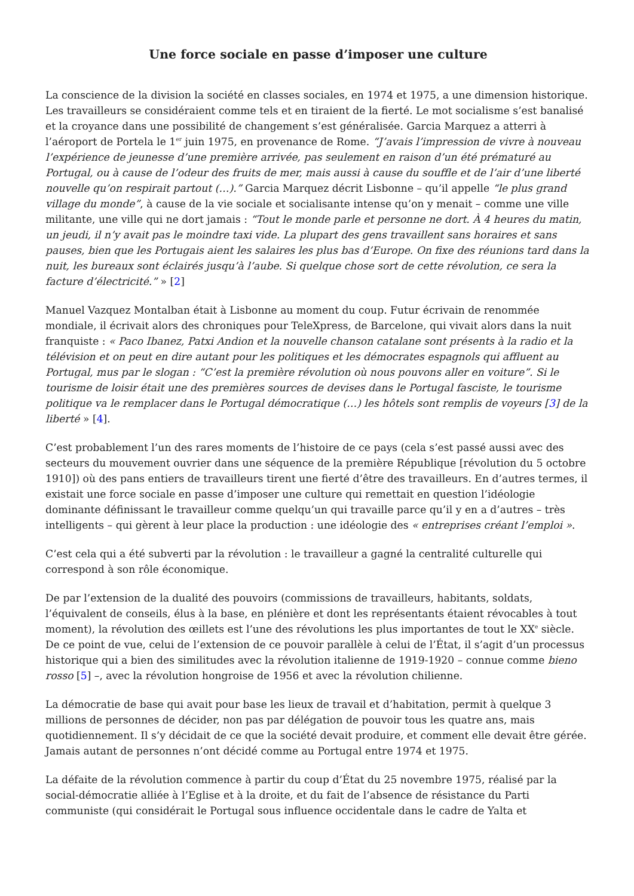Une force sociale en passe d’imposer une culture
La conscience de la division la société en classes sociales, en 1974 et 1975, a une dimension historique. Les travailleurs se considéraient comme tels et en tiraient de la fierté. Le mot socialisme s’est banalisé et la croyance dans une possibilité de changement s’est généralisée. Garcia Marquez a atterri à l’aéroport de Portela le 1<sup>er</sup> juin 1975, en provenance de Rome. “J’avais l’impression de vivre à nouveau l’expérience de jeunesse d’une première arrivée, pas seulement en raison d’un été prématuré au Portugal, ou à cause de l’odeur des fruits de mer, mais aussi à cause du souffle et de l’air d’une liberté nouvelle qu’on respirait partout (…).” Garcia Marquez décrit Lisbonne – qu’il appelle “le plus grand village du monde”, à cause de la vie sociale et socialisante intense qu’on y menait – comme une ville militante, une ville qui ne dort jamais : “Tout le monde parle et personne ne dort. À 4 heures du matin, un jeudi, il n’y avait pas le moindre taxi vide. La plupart des gens travaillent sans horaires et sans pauses, bien que les Portugais aient les salaires les plus bas d’Europe. On fixe des réunions tard dans la nuit, les bureaux sont éclairés jusqu’à l’aube. Si quelque chose sort de cette révolution, ce sera la facture d’électricité.” » [2]
Manuel Vazquez Montalban était à Lisbonne au moment du coup. Futur écrivain de renommée mondiale, il écrivait alors des chroniques pour TeleXpress, de Barcelone, qui vivait alors dans la nuit franquiste : « Paco Ibanez, Patxi Andion et la nouvelle chanson catalane sont présents à la radio et la télévision et on peut en dire autant pour les politiques et les démocrates espagnols qui affluent au Portugal, mus par le slogan : “C’est la première révolution où nous pouvons aller en voiture”. Si le tourisme de loisir était une des premières sources de devises dans le Portugal fasciste, le tourisme politique va le remplacer dans le Portugal démocratique (…) les hôtels sont remplis de voyeurs [3] de la liberté » [4].
C’est probablement l’un des rares moments de l’histoire de ce pays (cela s’est passé aussi avec des secteurs du mouvement ouvrier dans une séquence de la première République [révolution du 5 octobre 1910]) où des pans entiers de travailleurs tirent une fierté d’être des travailleurs. En d’autres termes, il existait une force sociale en passe d’imposer une culture qui remettait en question l’idéologie dominante définissant le travailleur comme quelqu’un qui travaille parce qu’il y en a d’autres – très intelligents – qui gèrent à leur place la production : une idéologie des « entreprises créant l’emploi ».
C’est cela qui a été subverti par la révolution : le travailleur a gagné la centralité culturelle qui correspond à son rôle économique.
De par l’extension de la dualité des pouvoirs (commissions de travailleurs, habitants, soldats, l’équivalent de conseils, élus à la base, en plénière et dont les représentants étaient révocables à tout moment), la révolution des œillets est l’une des révolutions les plus importantes de tout le XX<sup>e</sup> siècle. De ce point de vue, celui de l’extension de ce pouvoir parallèle à celui de l’État, il s’agit d’un processus historique qui a bien des similitudes avec la révolution italienne de 1919-1920 – connue comme bieno rosso [5] –, avec la révolution hongroise de 1956 et avec la révolution chilienne.
La démocratie de base qui avait pour base les lieux de travail et d’habitation, permit à quelque 3 millions de personnes de décider, non pas par délégation de pouvoir tous les quatre ans, mais quotidiennement. Il s’y décidait de ce que la société devait produire, et comment elle devait être gérée. Jamais autant de personnes n’ont décidé comme au Portugal entre 1974 et 1975.
La défaite de la révolution commence à partir du coup d’État du 25 novembre 1975, réalisé par la social-démocratie alliée à l’Eglise et à la droite, et du fait de l’absence de résistance du Parti communiste (qui considérait le Portugal sous influence occidentale dans le cadre de Yalta et